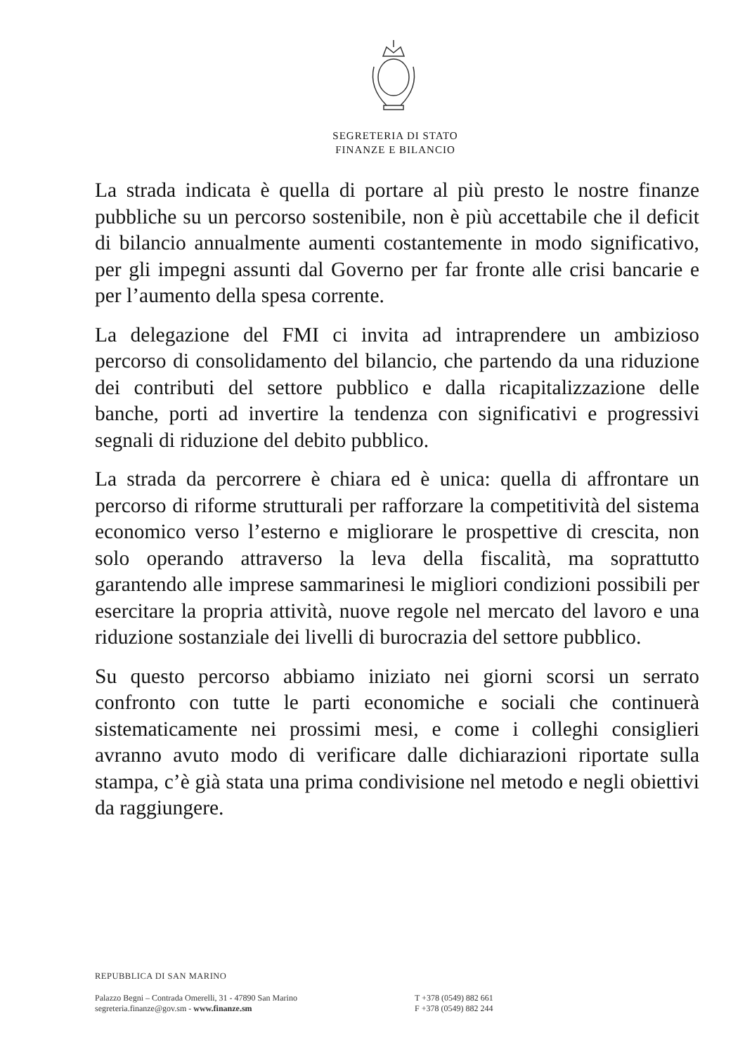SEGRETERIA DI STATO
FINANZE E BILANCIO
La strada indicata è quella di portare al più presto le nostre finanze pubbliche su un percorso sostenibile, non è più accettabile che il deficit di bilancio annualmente aumenti costantemente in modo significativo, per gli impegni assunti dal Governo per far fronte alle crisi bancarie e per l’aumento della spesa corrente.
La delegazione del FMI ci invita ad intraprendere un ambizioso percorso di consolidamento del bilancio, che partendo da una riduzione dei contributi del settore pubblico e dalla ricapitalizzazione delle banche, porti ad invertire la tendenza con significativi e progressivi segnali di riduzione del debito pubblico.
La strada da percorrere è chiara ed è unica: quella di affrontare un percorso di riforme strutturali per rafforzare la competitività del sistema economico verso l’esterno e migliorare le prospettive di crescita, non solo operando attraverso la leva della fiscalità, ma soprattutto garantendo alle imprese sammarinesi le migliori condizioni possibili per esercitare la propria attività, nuove regole nel mercato del lavoro e una riduzione sostanziale dei livelli di burocrazia del settore pubblico.
Su questo percorso abbiamo iniziato nei giorni scorsi un serrato confronto con tutte le parti economiche e sociali che continuerà sistematicamente nei prossimi mesi, e come i colleghi consiglieri avranno avuto modo di verificare dalle dichiarazioni riportate sulla stampa, c’è già stata una prima condivisione nel metodo e negli obiettivi da raggiungere.
REPUBBLICA DI SAN MARINO
Palazzo Begni – Contrada Omerelli, 31 - 47890 San Marino T +378 (0549) 882 661
segreteria.finanze@gov.sm - www.finanze.sm F +378 (0549) 882 244